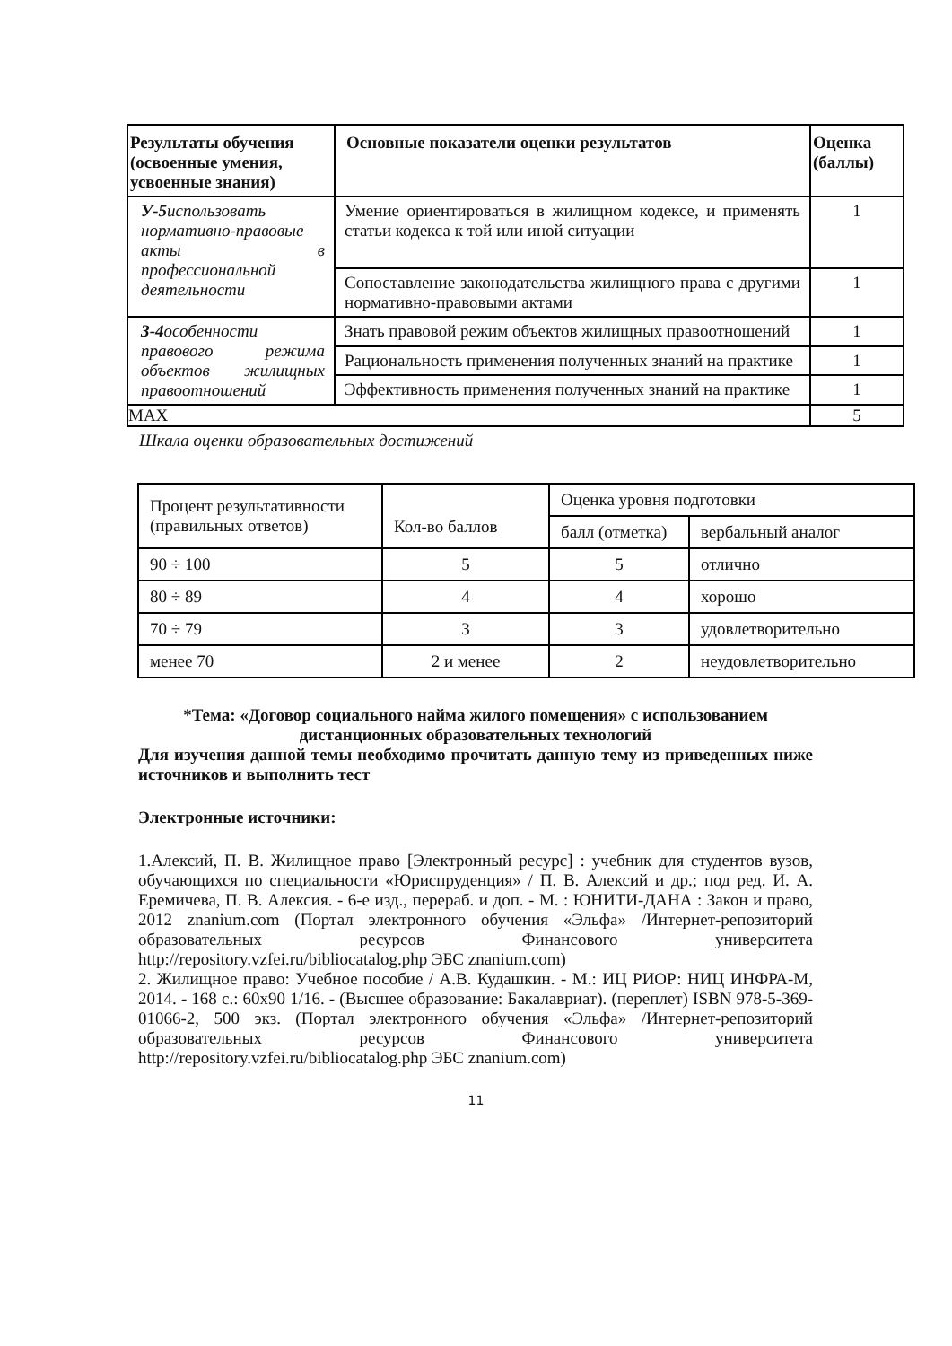| Результаты обучения (освоенные умения, усвоенные знания) | Основные показатели оценки результатов | Оценка (баллы) |
| --- | --- | --- |
| У-5 использовать нормативно-правовые акты в профессиональной деятельности | Умение ориентироваться в жилищном кодексе, и применять статьи кодекса к той или иной ситуации | 1 |
| | Сопоставление законодательства жилищного права с другими нормативно-правовыми актами | 1 |
| З-4 особенности правового режима объектов жилищных правоотношений | Знать правовой режим объектов жилищных правоотношений | 1 |
| | Рациональность применения полученных знаний на практике | 1 |
| | Эффективность применения полученных знаний на практике | 1 |
| MAX | | 5 |
Шкала оценки образовательных достижений
| Процент результативности (правильных ответов) | Кол-во баллов | Оценка уровня подготовки | |
| | | балл (отметка) | вербальный аналог |
| 90 ÷ 100 | 5 | 5 | отлично |
| 80 ÷ 89 | 4 | 4 | хорошо |
| 70 ÷ 79 | 3 | 3 | удовлетворительно |
| менее 70 | 2 и менее | 2 | неудовлетворительно |
*Тема: «Договор социального найма жилого помещения» с использованием дистанционных образовательных технологий
Для изучения данной темы необходимо прочитать данную тему из приведенных ниже источников и выполнить тест
Электронные источники:
1.Алексий, П. В. Жилищное право [Электронный ресурс] : учебник для студентов вузов, обучающихся по специальности «Юриспруденция» / П. В. Алексий и др.; под ред. И. А. Еремичева, П. В. Алексия. - 6-е изд., перераб. и доп. - М. : ЮНИТИ-ДАНА : Закон и право, 2012 znanium.com (Портал электронного обучения «Эльфа» /Интернет-репозиторий образовательных ресурсов Финансового университета http://repository.vzfei.ru/bibliocatalog.php ЭБС znanium.com)
2. Жилищное право: Учебное пособие / А.В. Кудашкин. - М.: ИЦ РИОР: НИЦ ИНФРА-М, 2014. - 168 с.: 60x90 1/16. - (Высшее образование: Бакалавриат). (переплет) ISBN 978-5-369-01066-2, 500 экз. (Портал электронного обучения «Эльфа» /Интернет-репозиторий образовательных ресурсов Финансового университета http://repository.vzfei.ru/bibliocatalog.php ЭБС znanium.com)
11